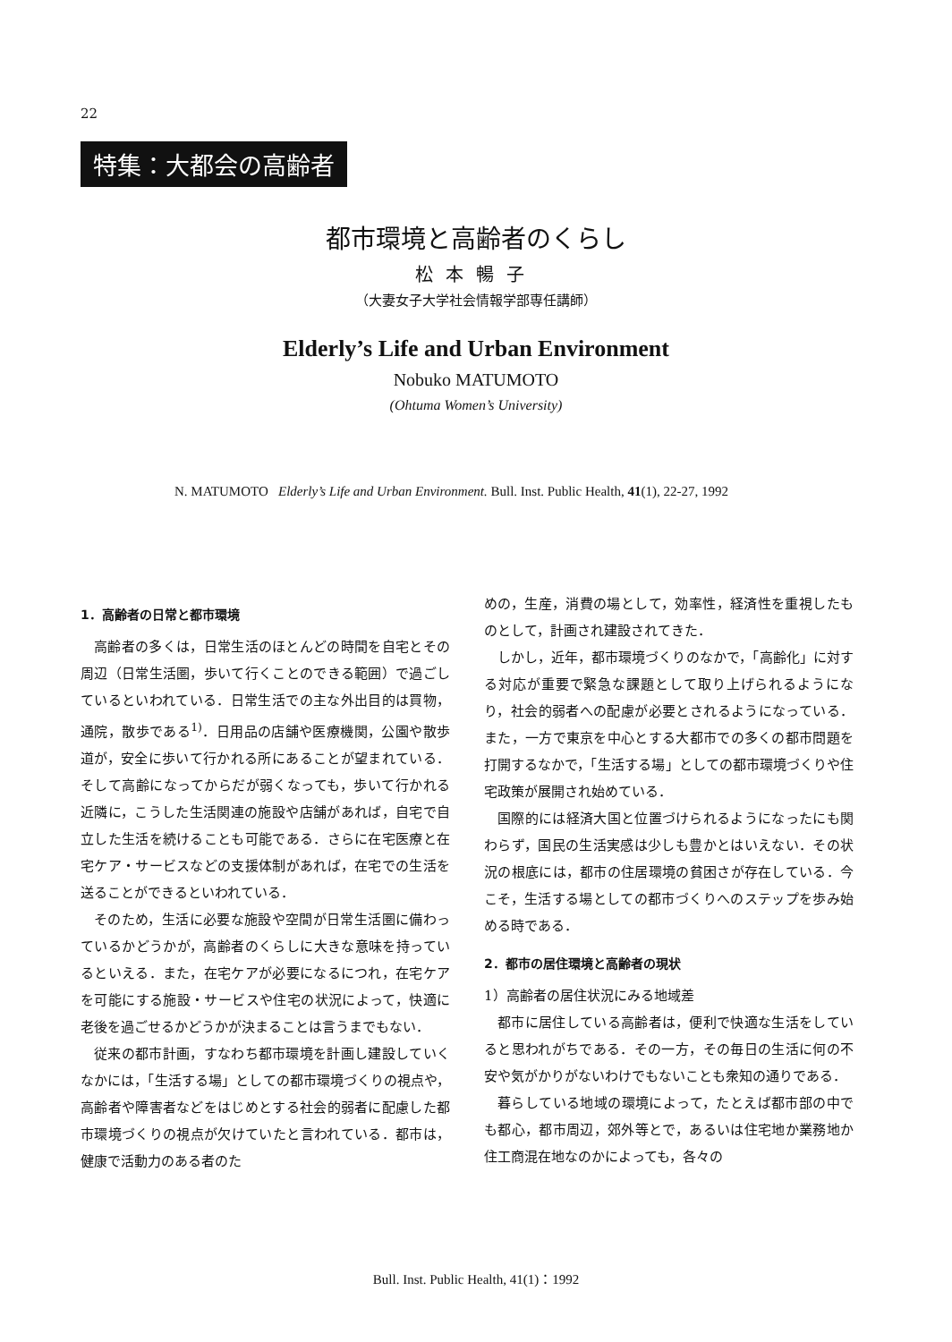22
特集：大都会の高齢者
都市環境と高齢者のくらし
松本暢子
（大妻女子大学社会情報学部専任講師）
Elderly’s Life and Urban Environment
Nobuko MATUMOTO
(Ohtuma Women’s University)
N. MATUMOTO Elderly’s Life and Urban Environment. Bull. Inst. Public Health, 41(1), 22-27, 1992
1．高齢者の日常と都市環境
高齢者の多くは，日常生活のほとんどの時間を自宅とその周辺（日常生活圏，歩いて行くことのできる範囲）で過ごしているといわれている．日常生活での主な外出目的は買物，通院，散歩である<sup>1)</sup>．日用品の店舗や医療機関，公園や散歩道が，安全に歩いて行かれる所にあることが望まれている．そして高齢になってからだが弱くなっても，歩いて行かれる近隣に，こうした生活関連の施設や店舗があれば，自宅で自立した生活を続けることも可能である．さらに在宅医療と在宅ケア・サービスなどの支援体制があれば，在宅での生活を送ることができるといわれている．
そのため，生活に必要な施設や空間が日常生活圏に備わっているかどうかが，高齢者のくらしに大きな意味を持っているといえる．また，在宅ケアが必要になるにつれ，在宅ケアを可能にする施設・サービスや住宅の状況によって，快適に老後を過ごせるかどうかが決まることは言うまでもない．
従来の都市計画，すなわち都市環境を計画し建設していくなかには，「生活する場」としての都市環境づくりの視点や，高齢者や障害者などをはじめとする社会的弱者に配慮した都市環境づくりの視点が欠けていたと言われている．都市は，健康で活動力のある者のた
めの，生産，消費の場として，効率性，経済性を重視したものとして，計画され建設されてきた．
しかし，近年，都市環境づくりのなかで，「高齢化」に対する対応が重要で緊急な課題として取り上げられるようになり，社会的弱者への配慮が必要とされるようになっている．また，一方で東京を中心とする大都市での多くの都市問題を打開するなかで，「生活する場」としての都市環境づくりや住宅政策が展開され始めている．
国際的には経済大国と位置づけられるようになったにも関わらず，国民の生活実感は少しも豊かとはいえない．その状況の根底には，都市の住居環境の貧困さが存在している．今こそ，生活する場としての都市づくりへのステップを歩み始める時である．
2．都市の居住環境と高齢者の現状
1）高齢者の居住状況にみる地域差
都市に居住している高齢者は，便利で快適な生活をしていると思われがちである．その一方，その毎日の生活に何の不安や気がかりがないわけでもないことも衆知の通りである．
暮らしている地域の環境によって，たとえば都市部の中でも都心，都市周辺，郊外等とで，あるいは住宅地か業務地か住工商混在地なのかによっても，各々の
Bull. Inst. Public Health, 41(1)：1992